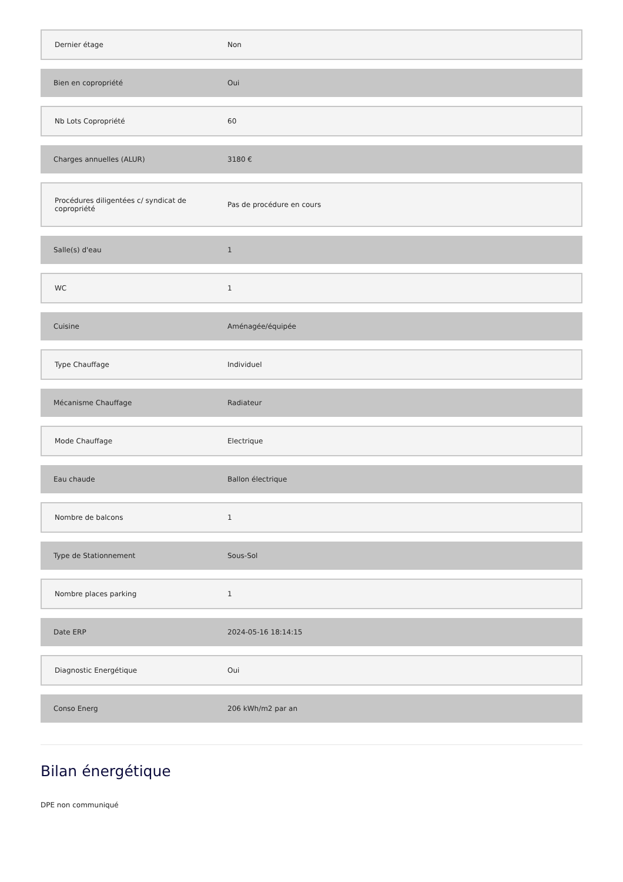| Dernier étage | Non |
| Bien en copropriété | Oui |
| Nb Lots Copropriété | 60 |
| Charges annuelles (ALUR) | 3180 € |
| Procédures diligentées c/ syndicat de copropriété | Pas de procédure en cours |
| Salle(s) d'eau | 1 |
| WC | 1 |
| Cuisine | Aménagée/équipée |
| Type Chauffage | Individuel |
| Mécanisme Chauffage | Radiateur |
| Mode Chauffage | Electrique |
| Eau chaude | Ballon électrique |
| Nombre de balcons | 1 |
| Type de Stationnement | Sous-Sol |
| Nombre places parking | 1 |
| Date ERP | 2024-05-16 18:14:15 |
| Diagnostic Energétique | Oui |
| Conso Energ | 206 kWh/m2 par an |
Bilan énergétique
DPE non communiqué